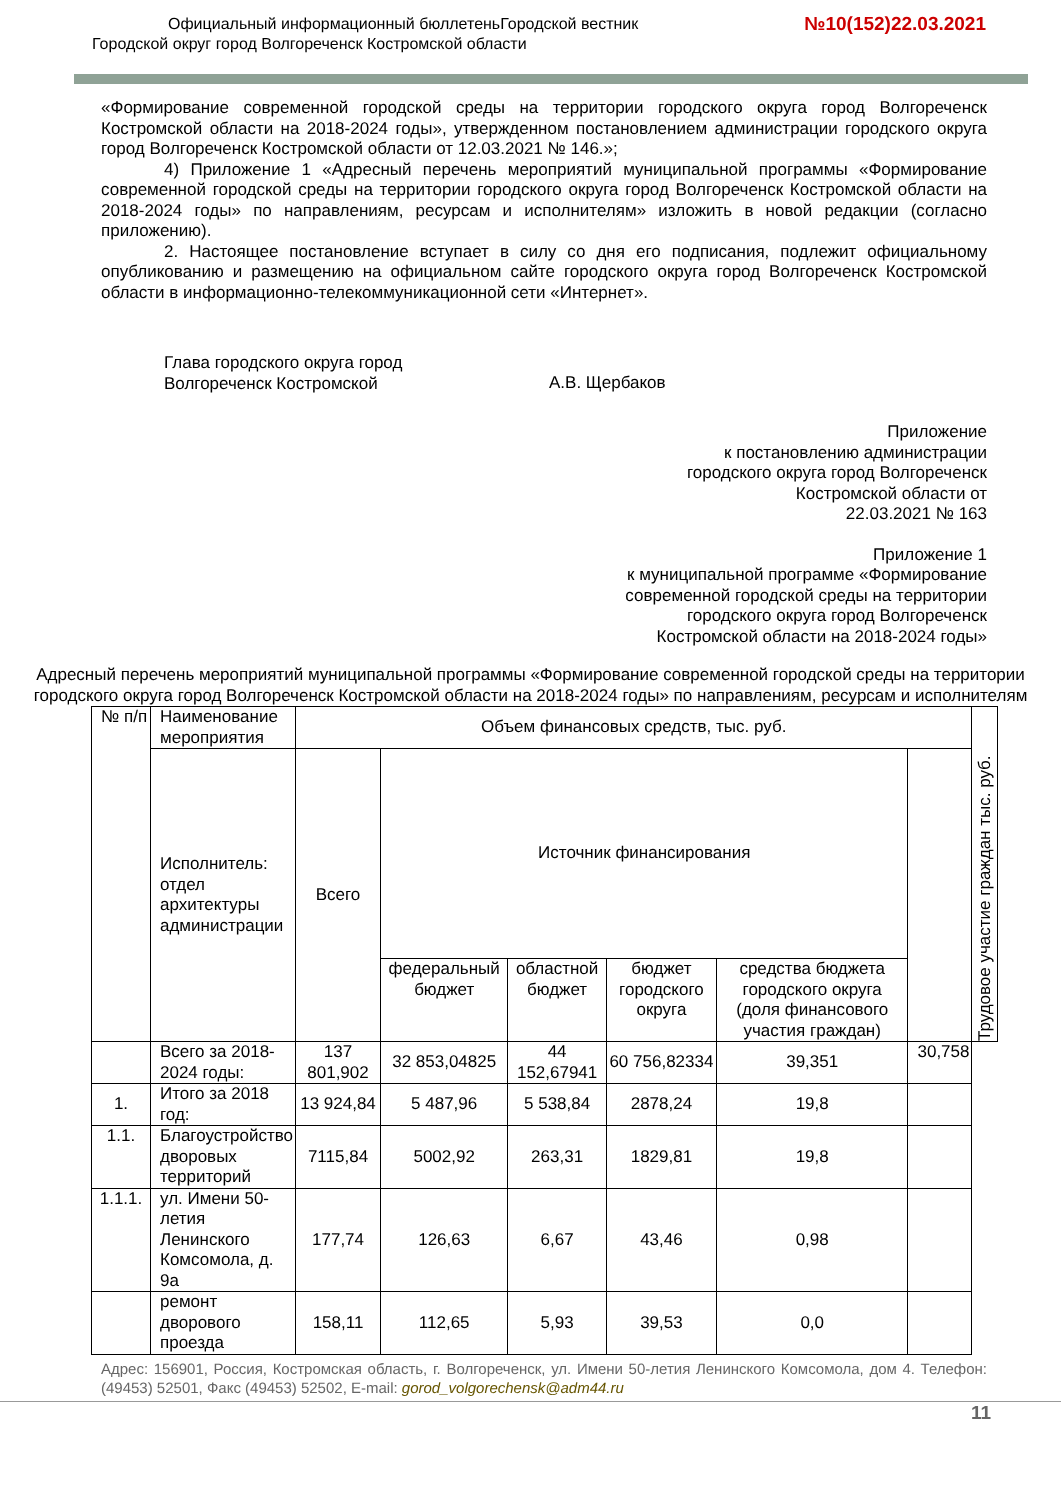Официальный информационный бюллетеньГородской вестник
Городской округ город Волгореченск Костромской области
№10(152)22.03.2021
«Формирование современной городской среды на территории городского округа город Волгореченск Костромской области на 2018-2024 годы», утвержденном постановлением администрации городского округа город Волгореченск Костромской области от 12.03.2021 № 146.»;
4) Приложение 1 «Адресный перечень мероприятий муниципальной программы «Формирование современной городской среды на территории городского округа город Волгореченск Костромской области на 2018-2024 годы» по направлениям, ресурсам и исполнителям» изложить в новой редакции (согласно приложению).
2. Настоящее постановление вступает в силу со дня его подписания, подлежит официальному опубликованию и размещению на официальном сайте городского округа город Волгореченск Костромской области в информационно-телекоммуникационной сети «Интернет».
Глава городского округа город
Волгореченск Костромской
А.В. Щербаков
Приложение
к постановлению администрации
городского округа город Волгореченск
Костромской области от
22.03.2021 № 163
Приложение 1
к муниципальной программе «Формирование
современной городской среды на территории
городского округа город Волгореченск
Костромской области на 2018-2024 годы»
Адресный перечень мероприятий муниципальной программы «Формирование современной городской среды на территории городского округа город Волгореченск Костромской области на 2018-2024 годы» по направлениям, ресурсам и исполнителям
| № п/п | Наименование мероприятия | Объем финансовых средств, тыс. руб. | | | | | | Трудовое участие граждан тыс. руб. |
| --- | --- | --- | --- | --- | --- | --- | --- | --- |
| | Исполнитель: отдел архитектуры администрации | Всего | Источник финансирования | | | | | |
| | | | федеральный бюджет | областной бюджет | бюджет городского округа | средства бюджета городского округа (доля финансового участия граждан) | | |
| | Всего за 2018-2024 годы: | 137 801,902 | 32 853,04825 | 44 152,67941 | 60 756,82334 | 39,351 | 30,758 | |
| 1. | Итого за 2018 год: | 13 924,84 | 5 487,96 | 5 538,84 | 2878,24 | 19,8 | | |
| 1.1. | Благоустройство дворовых территорий | 7115,84 | 5002,92 | 263,31 | 1829,81 | 19,8 | | |
| 1.1.1. | ул. Имени 50-летия Ленинского Комсомола, д. 9а | 177,74 | 126,63 | 6,67 | 43,46 | 0,98 | | |
| | ремонт дворового проезда | 158,11 | 112,65 | 5,93 | 39,53 | 0,0 | | |
Адрес: 156901, Россия, Костромская область, г. Волгореченск, ул. Имени 50-летия Ленинского Комсомола, дом 4. Телефон: (49453) 52501, Факс (49453) 52502, E-mail: gorod_volgorechensk@adm44.ru
11